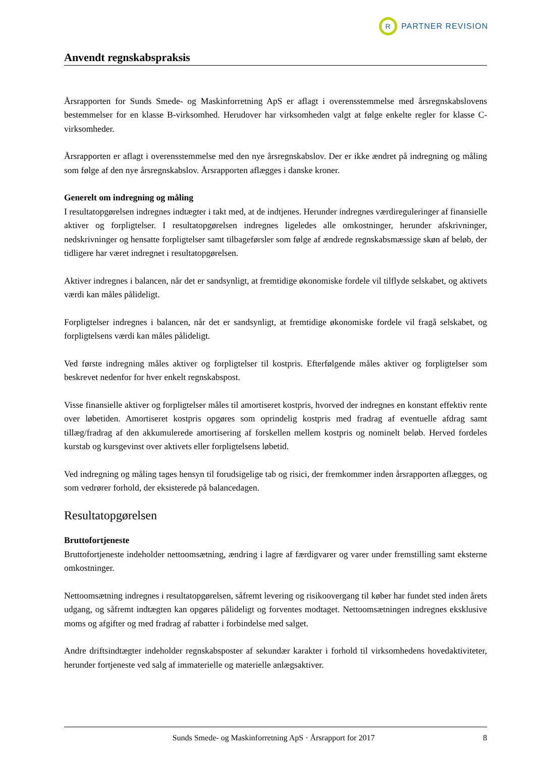R
PARTNER REVISION
Anvendt regnskabspraksis
Årsrapporten for Sunds Smede- og Maskinforretning ApS er aflagt i overensstemmelse med årsregnskabslovens bestemmelser for en klasse B-virksomhed. Herudover har virksomheden valgt at følge enkelte regler for klasse C-virksomheder.
Årsrapporten er aflagt i overensstemmelse med den nye årsregnskabslov. Der er ikke ændret på indregning og måling som følge af den nye årsregnskabslov. Årsrapporten aflægges i danske kroner.
Generelt om indregning og måling
I resultatopgørelsen indregnes indtægter i takt med, at de indtjenes. Herunder indregnes værdireguleringer af finansielle aktiver og forpligtelser. I resultatopgørelsen indregnes ligeledes alle omkostninger, herunder afskrivninger, nedskrivninger og hensatte forpligtelser samt tilbageførsler som følge af ændrede regnskabsmæssige skøn af beløb, der tidligere har været indregnet i resultatopgørelsen.
Aktiver indregnes i balancen, når det er sandsynligt, at fremtidige økonomiske fordele vil tilflyde selskabet, og aktivets værdi kan måles pålideligt.
Forpligtelser indregnes i balancen, når det er sandsynligt, at fremtidige økonomiske fordele vil fragå selskabet, og forpligtelsens værdi kan måles pålideligt.
Ved første indregning måles aktiver og forpligtelser til kostpris. Efterfølgende måles aktiver og forpligtelser som beskrevet nedenfor for hver enkelt regnskabspost.
Visse finansielle aktiver og forpligtelser måles til amortiseret kostpris, hvorved der indregnes en konstant effektiv rente over løbetiden. Amortiseret kostpris opgøres som oprindelig kostpris med fradrag af eventuelle afdrag samt tillæg/fradrag af den akkumulerede amortisering af forskellen mellem kostpris og nominelt beløb. Herved fordeles kurstab og kursgevinst over aktivets eller forpligtelsens løbetid.
Ved indregning og måling tages hensyn til forudsigelige tab og risici, der fremkommer inden årsrapporten aflægges, og som vedrører forhold, der eksisterede på balancedagen.
Resultatopgørelsen
Bruttofortjeneste
Bruttofortjeneste indeholder nettoomsætning, ændring i lagre af færdigvarer og varer under fremstilling samt eksterne omkostninger.
Nettoomsætning indregnes i resultatopgørelsen, såfremt levering og risikoovergang til køber har fundet sted inden årets udgang, og såfremt indtægten kan opgøres pålideligt og forventes modtaget. Nettoomsætningen indregnes eksklusive moms og afgifter og med fradrag af rabatter i forbindelse med salget.
Andre driftsindtægter indeholder regnskabsposter af sekundær karakter i forhold til virksomhedens hovedaktiviteter, herunder fortjeneste ved salg af immaterielle og materielle anlægsaktiver.
Sunds Smede- og Maskinforretning ApS · Årsrapport for 2017 8